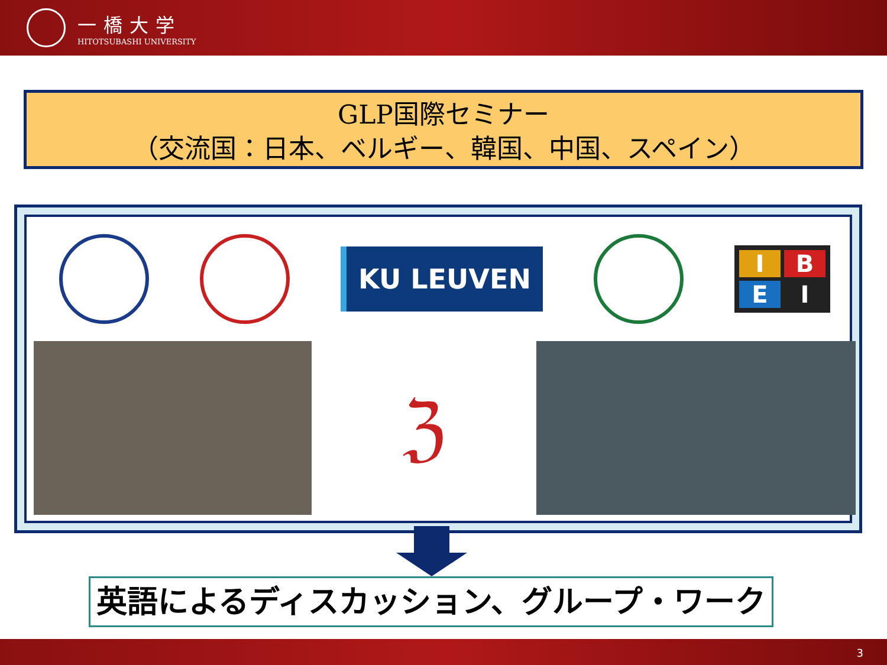一橋大学
HITOTSUBASHI UNIVERSITY
GLP国際セミナー
（交流国：日本、ベルギー、韓国、中国、スペイン）
KU LEUVEN
I
B
E
I
ℨ
英語によるディスカッション、グループ・ワーク
3